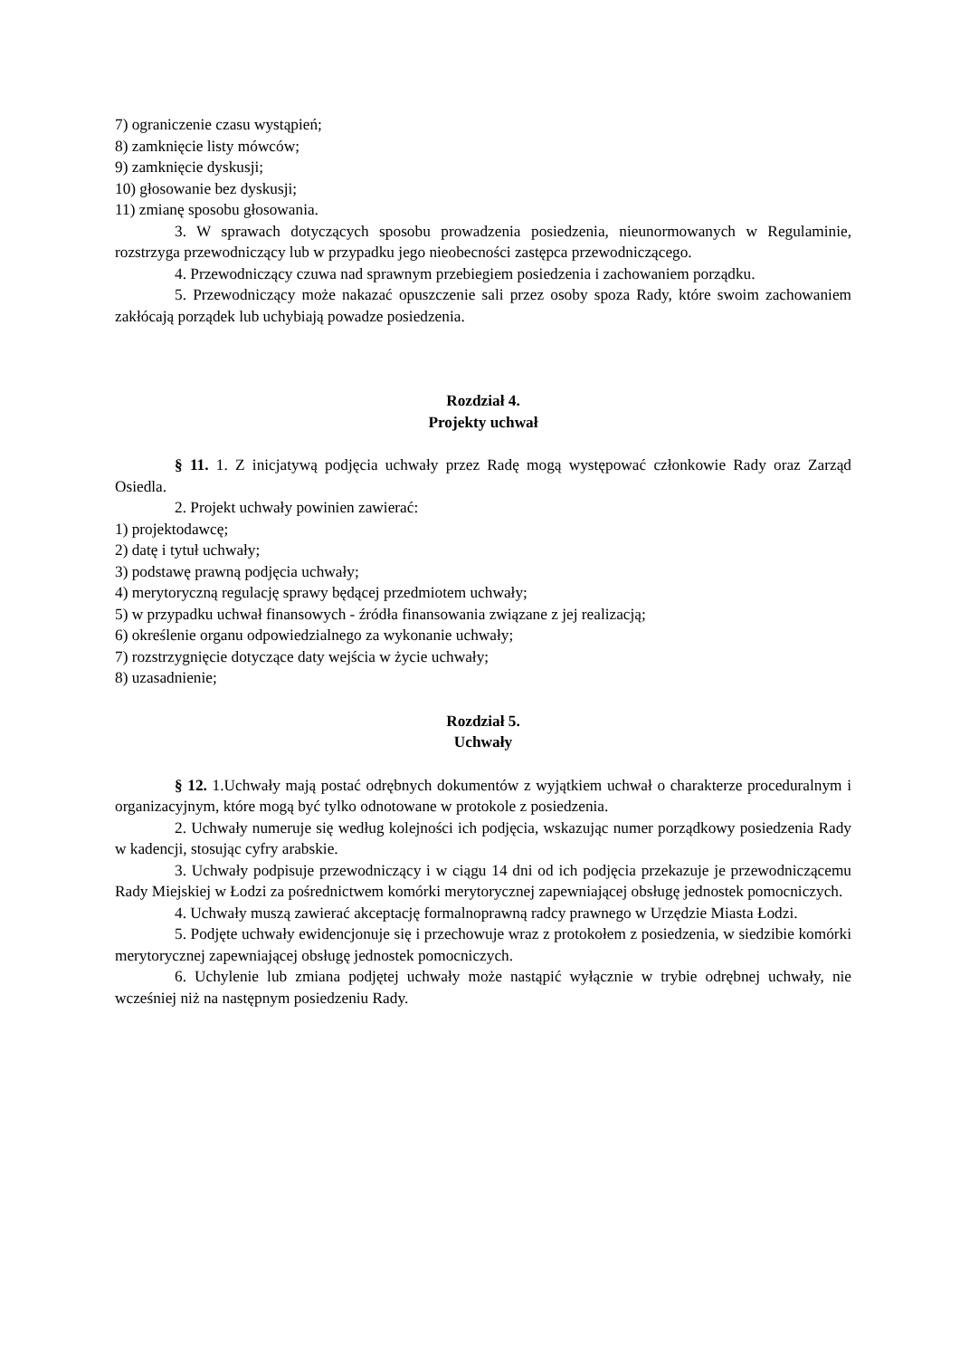7) ograniczenie czasu wystąpień;
8) zamknięcie listy mówców;
9) zamknięcie dyskusji;
10) głosowanie bez dyskusji;
11) zmianę sposobu głosowania.
3. W sprawach dotyczących sposobu prowadzenia posiedzenia, nieunormowanych w Regulaminie, rozstrzyga przewodniczący lub w przypadku jego nieobecności zastępca przewodniczącego.
4. Przewodniczący czuwa nad sprawnym przebiegiem posiedzenia i zachowaniem porządku.
5. Przewodniczący może nakazać opuszczenie sali przez osoby spoza Rady, które swoim zachowaniem zakłócają porządek lub uchybiają powadze posiedzenia.
Rozdział 4.
Projekty uchwał
§ 11. 1. Z inicjatywą podjęcia uchwały przez Radę mogą występować członkowie Rady oraz Zarząd Osiedla.
2. Projekt uchwały powinien zawierać:
1) projektodawcę;
2) datę i tytuł uchwały;
3) podstawę prawną podjęcia uchwały;
4) merytoryczną regulację sprawy będącej przedmiotem uchwały;
5) w przypadku uchwał finansowych - źródła finansowania związane z jej realizacją;
6) określenie organu odpowiedzialnego za wykonanie uchwały;
7) rozstrzygnięcie dotyczące daty wejścia w życie uchwały;
8) uzasadnienie;
Rozdział 5.
Uchwały
§ 12. 1.Uchwały mają postać odrębnych dokumentów z wyjątkiem uchwał o charakterze proceduralnym i organizacyjnym, które mogą być tylko odnotowane w protokole z posiedzenia.
2. Uchwały numeruje się według kolejności ich podjęcia, wskazując numer porządkowy posiedzenia Rady w kadencji, stosując cyfry arabskie.
3. Uchwały podpisuje przewodniczący i w ciągu 14 dni od ich podjęcia przekazuje je przewodniczącemu Rady Miejskiej w Łodzi za pośrednictwem komórki merytorycznej zapewniającej obsługę jednostek pomocniczych.
4. Uchwały muszą zawierać akceptację formalnoprawną radcy prawnego w Urzędzie Miasta Łodzi.
5. Podjęte uchwały ewidencjonuje się i przechowuje wraz z protokołem z posiedzenia, w siedzibie komórki merytorycznej zapewniającej obsługę jednostek pomocniczych.
6. Uchylenie lub zmiana podjętej uchwały może nastąpić wyłącznie w trybie odrębnej uchwały, nie wcześniej niż na następnym posiedzeniu Rady.